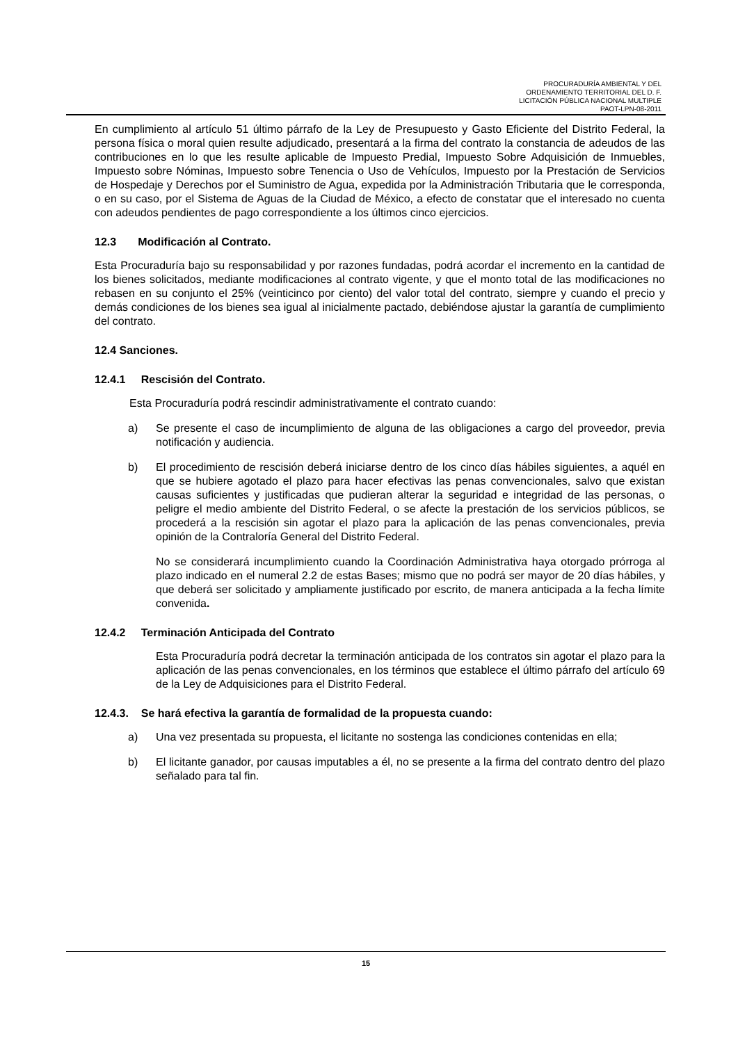PROCURADURÍA AMBIENTAL Y DEL
ORDENAMIENTO TERRITORIAL DEL D. F.
LICITACIÓN PÚBLICA NACIONAL MULTIPLE
PAOT-LPN-08-2011
En cumplimiento al artículo 51 último párrafo de la Ley de Presupuesto y Gasto Eficiente del Distrito Federal, la persona física o moral quien resulte adjudicado, presentará a la firma del contrato la constancia de adeudos de las contribuciones en lo que les resulte aplicable de Impuesto Predial, Impuesto Sobre Adquisición de Inmuebles, Impuesto sobre Nóminas, Impuesto sobre Tenencia o Uso de Vehículos, Impuesto por la Prestación de Servicios de Hospedaje y Derechos por el Suministro de Agua, expedida por la Administración Tributaria que le corresponda, o en su caso, por el Sistema de Aguas de la Ciudad de México, a efecto de constatar que el interesado no cuenta con adeudos pendientes de pago correspondiente a los últimos cinco ejercicios.
12.3 Modificación al Contrato.
Esta Procuraduría bajo su responsabilidad y por razones fundadas, podrá acordar el incremento en la cantidad de los bienes solicitados, mediante modificaciones al contrato vigente, y que el monto total de las modificaciones no rebasen en su conjunto el 25% (veinticinco por ciento) del valor total del contrato, siempre y cuando el precio y demás condiciones de los bienes sea igual al inicialmente pactado, debiéndose ajustar la garantía de cumplimiento del contrato.
12.4 Sanciones.
12.4.1 Rescisión del Contrato.
Esta Procuraduría podrá rescindir administrativamente el contrato cuando:
a) Se presente el caso de incumplimiento de alguna de las obligaciones a cargo del proveedor, previa notificación y audiencia.
b) El procedimiento de rescisión deberá iniciarse dentro de los cinco días hábiles siguientes, a aquél en que se hubiere agotado el plazo para hacer efectivas las penas convencionales, salvo que existan causas suficientes y justificadas que pudieran alterar la seguridad e integridad de las personas, o peligre el medio ambiente del Distrito Federal, o se afecte la prestación de los servicios públicos, se procederá a la rescisión sin agotar el plazo para la aplicación de las penas convencionales, previa opinión de la Contraloría General del Distrito Federal.
No se considerará incumplimiento cuando la Coordinación Administrativa haya otorgado prórroga al plazo indicado en el numeral 2.2 de estas Bases; mismo que no podrá ser mayor de 20 días hábiles, y que deberá ser solicitado y ampliamente justificado por escrito, de manera anticipada a la fecha límite convenida.
12.4.2 Terminación Anticipada del Contrato
Esta Procuraduría podrá decretar la terminación anticipada de los contratos sin agotar el plazo para la aplicación de las penas convencionales, en los términos que establece el último párrafo del artículo 69 de la Ley de Adquisiciones para el Distrito Federal.
12.4.3. Se hará efectiva la garantía de formalidad de la propuesta cuando:
a) Una vez presentada su propuesta, el licitante no sostenga las condiciones contenidas en ella;
b) El licitante ganador, por causas imputables a él, no se presente a la firma del contrato dentro del plazo señalado para tal fin.
15